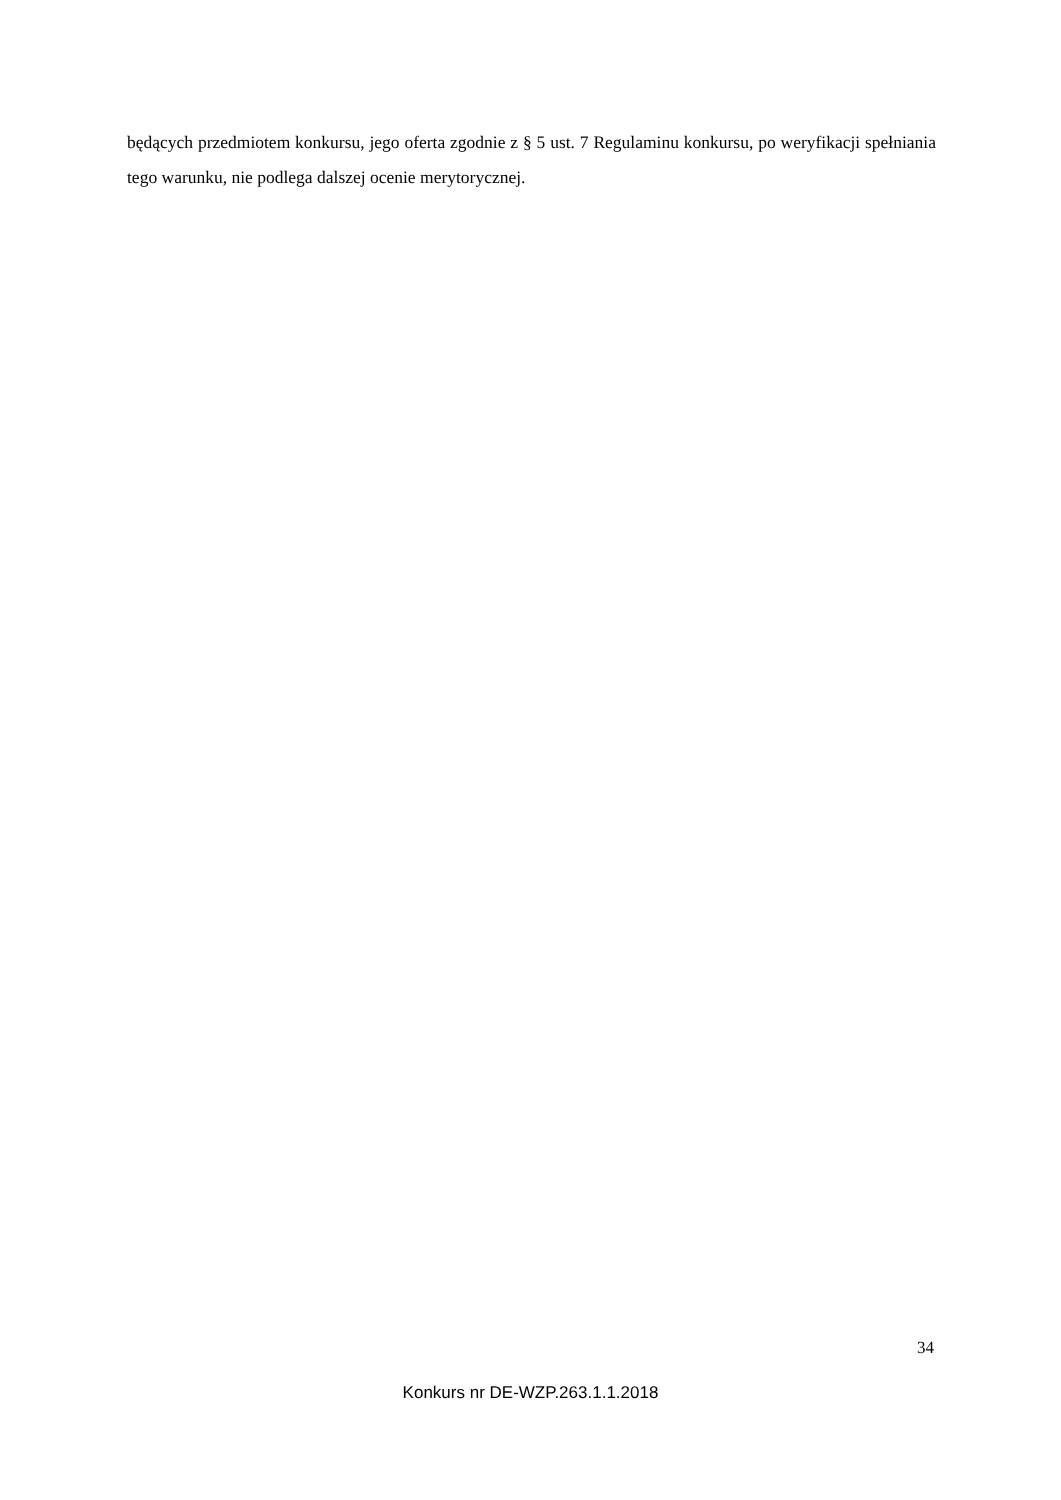będących przedmiotem konkursu, jego oferta zgodnie z § 5 ust. 7 Regulaminu konkursu, po weryfikacji spełniania tego warunku, nie podlega dalszej ocenie merytorycznej.
34
Konkurs nr DE-WZP.263.1.1.2018